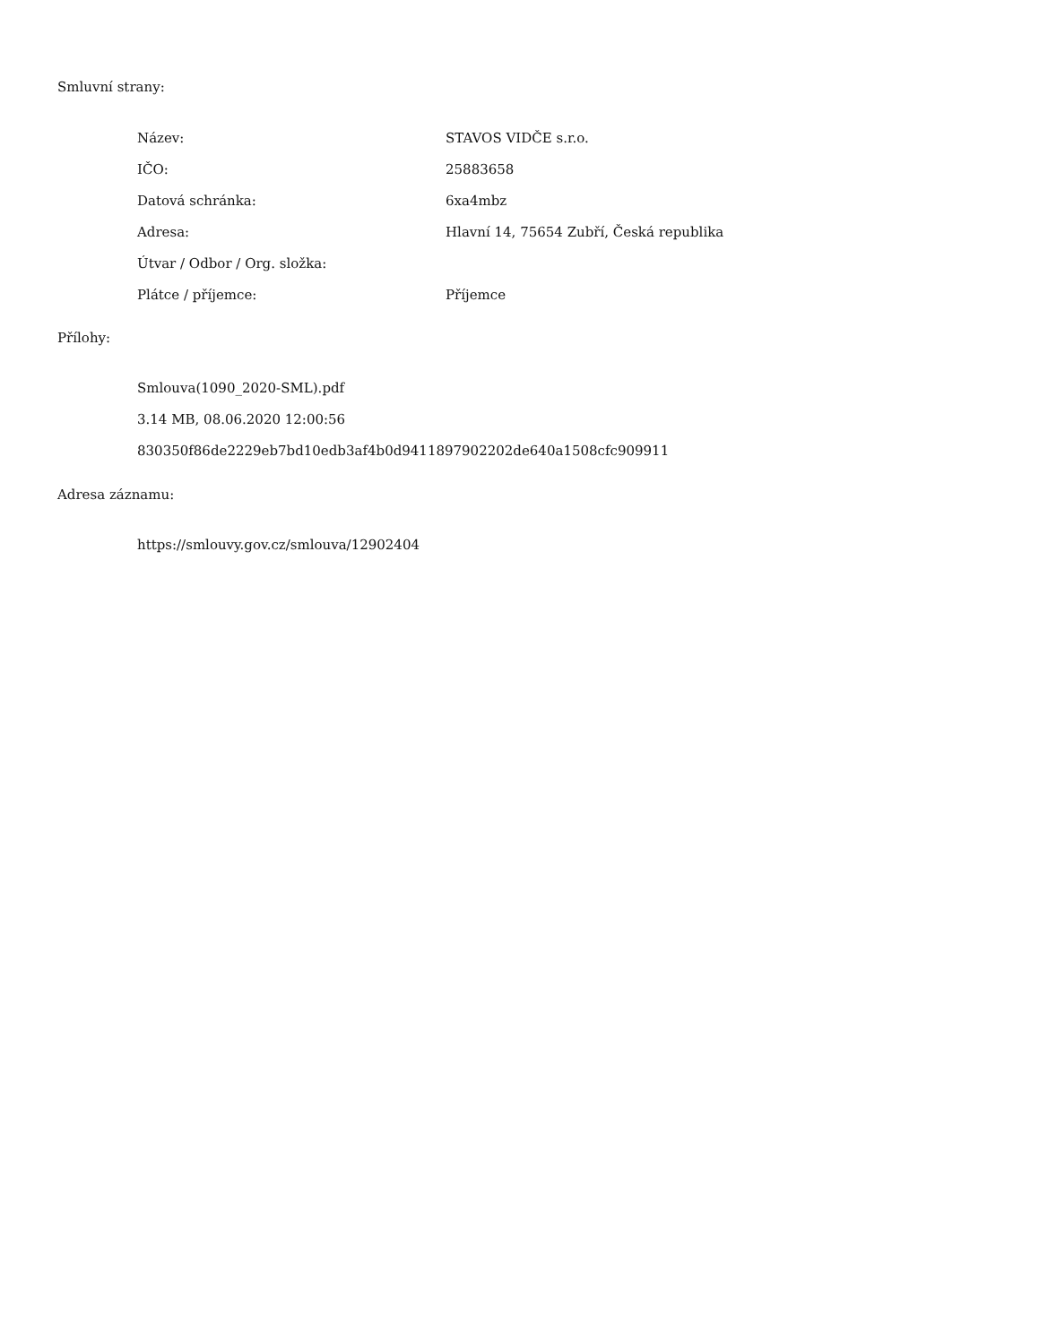Smluvní strany:
| Název: | STAVOS VIDČE s.r.o. |
| IČO: | 25883658 |
| Datová schránka: | 6xa4mbz |
| Adresa: | Hlavní 14, 75654 Zubří, Česká republika |
| Útvar / Odbor / Org. složka: | |
| Plátce / příjemce: | Příjemce |
Přílohy:
Smlouva(1090_2020-SML).pdf
3.14 MB, 08.06.2020 12:00:56
830350f86de2229eb7bd10edb3af4b0d9411897902202de640a1508cfc909911
Adresa záznamu:
https://smlouvy.gov.cz/smlouva/12902404